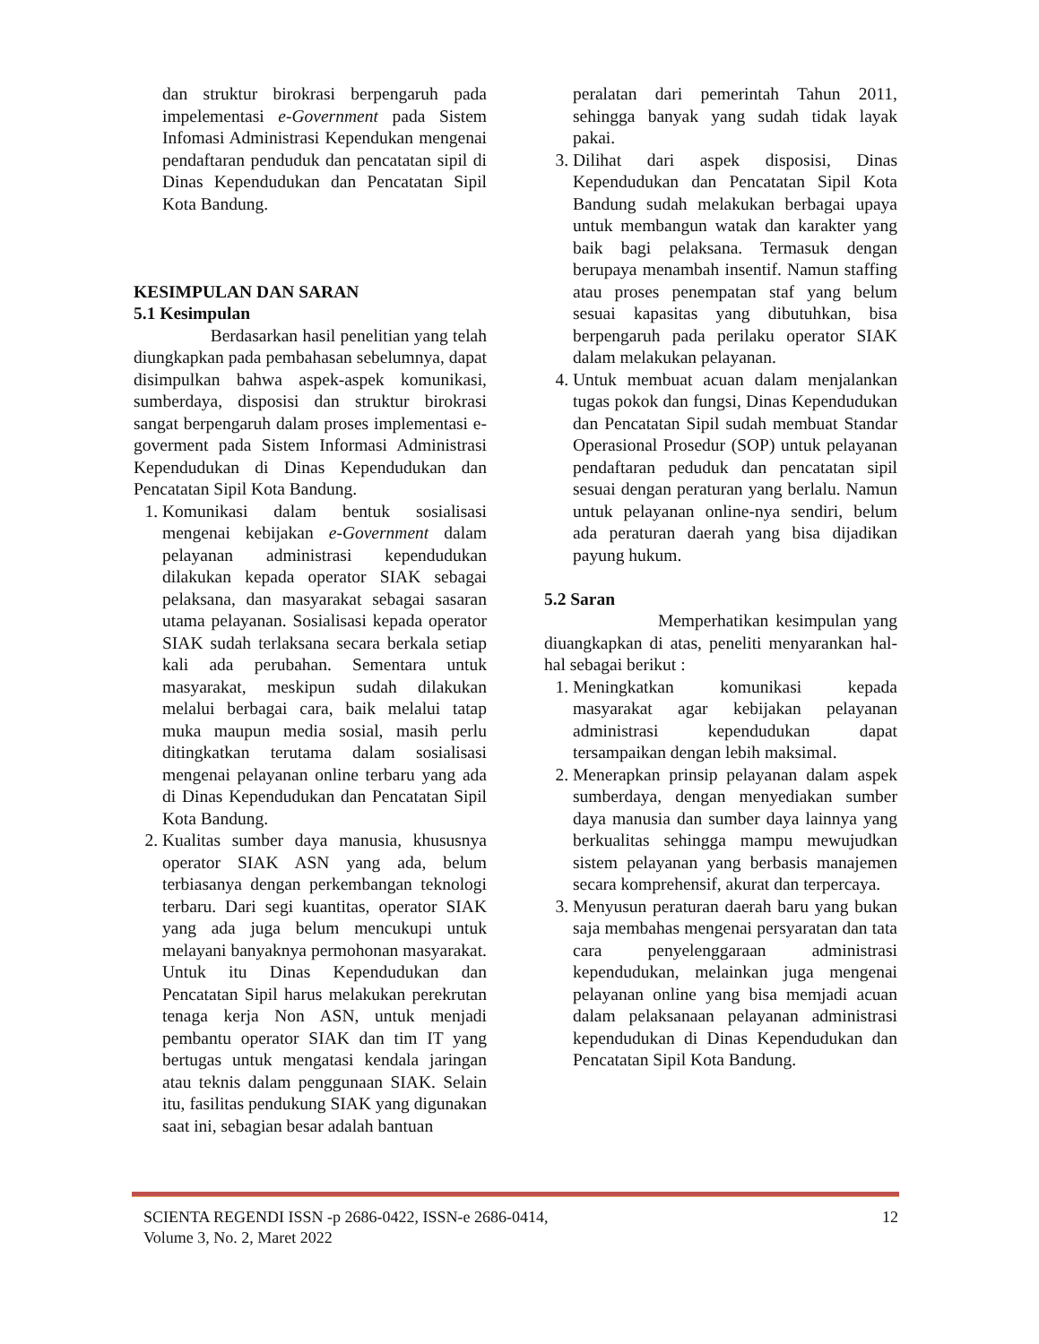dan struktur birokrasi berpengaruh pada impelementasi e-Government pada Sistem Infomasi Administrasi Kependukan mengenai pendaftaran penduduk dan pencatatan sipil di Dinas Kependudukan dan Pencatatan Sipil Kota Bandung.
KESIMPULAN DAN SARAN
5.1 Kesimpulan
Berdasarkan hasil penelitian yang telah diungkapkan pada pembahasan sebelumnya, dapat disimpulkan bahwa aspek-aspek komunikasi, sumberdaya, disposisi dan struktur birokrasi sangat berpengaruh dalam proses implementasi e-goverment pada Sistem Informasi Administrasi Kependudukan di Dinas Kependudukan dan Pencatatan Sipil Kota Bandung.
1. Komunikasi dalam bentuk sosialisasi mengenai kebijakan e-Government dalam pelayanan administrasi kependudukan dilakukan kepada operator SIAK sebagai pelaksana, dan masyarakat sebagai sasaran utama pelayanan. Sosialisasi kepada operator SIAK sudah terlaksana secara berkala setiap kali ada perubahan. Sementara untuk masyarakat, meskipun sudah dilakukan melalui berbagai cara, baik melalui tatap muka maupun media sosial, masih perlu ditingkatkan terutama dalam sosialisasi mengenai pelayanan online terbaru yang ada di Dinas Kependudukan dan Pencatatan Sipil Kota Bandung.
2. Kualitas sumber daya manusia, khususnya operator SIAK ASN yang ada, belum terbiasanya dengan perkembangan teknologi terbaru. Dari segi kuantitas, operator SIAK yang ada juga belum mencukupi untuk melayani banyaknya permohonan masyarakat. Untuk itu Dinas Kependudukan dan Pencatatan Sipil harus melakukan perekrutan tenaga kerja Non ASN, untuk menjadi pembantu operator SIAK dan tim IT yang bertugas untuk mengatasi kendala jaringan atau teknis dalam penggunaan SIAK. Selain itu, fasilitas pendukung SIAK yang digunakan saat ini, sebagian besar adalah bantuan
peralatan dari pemerintah Tahun 2011, sehingga banyak yang sudah tidak layak pakai.
3. Dilihat dari aspek disposisi, Dinas Kependudukan dan Pencatatan Sipil Kota Bandung sudah melakukan berbagai upaya untuk membangun watak dan karakter yang baik bagi pelaksana. Termasuk dengan berupaya menambah insentif. Namun staffing atau proses penempatan staf yang belum sesuai kapasitas yang dibutuhkan, bisa berpengaruh pada perilaku operator SIAK dalam melakukan pelayanan.
4. Untuk membuat acuan dalam menjalankan tugas pokok dan fungsi, Dinas Kependudukan dan Pencatatan Sipil sudah membuat Standar Operasional Prosedur (SOP) untuk pelayanan pendaftaran peduduk dan pencatatan sipil sesuai dengan peraturan yang berlalu. Namun untuk pelayanan online-nya sendiri, belum ada peraturan daerah yang bisa dijadikan payung hukum.
5.2 Saran
Memperhatikan kesimpulan yang diuangkapkan di atas, peneliti menyarankan hal-hal sebagai berikut :
1. Meningkatkan komunikasi kepada masyarakat agar kebijakan pelayanan administrasi kependudukan dapat tersampaikan dengan lebih maksimal.
2. Menerapkan prinsip pelayanan dalam aspek sumberdaya, dengan menyediakan sumber daya manusia dan sumber daya lainnya yang berkualitas sehingga mampu mewujudkan sistem pelayanan yang berbasis manajemen secara komprehensif, akurat dan terpercaya.
3. Menyusun peraturan daerah baru yang bukan saja membahas mengenai persyaratan dan tata cara penyelenggaraan administrasi kependudukan, melainkan juga mengenai pelayanan online yang bisa memjadi acuan dalam pelaksanaan pelayanan administrasi kependudukan di Dinas Kependudukan dan Pencatatan Sipil Kota Bandung.
SCIENTA REGENDI ISSN -p 2686-0422, ISSN-e 2686-0414,
Volume 3, No. 2, Maret 2022
12